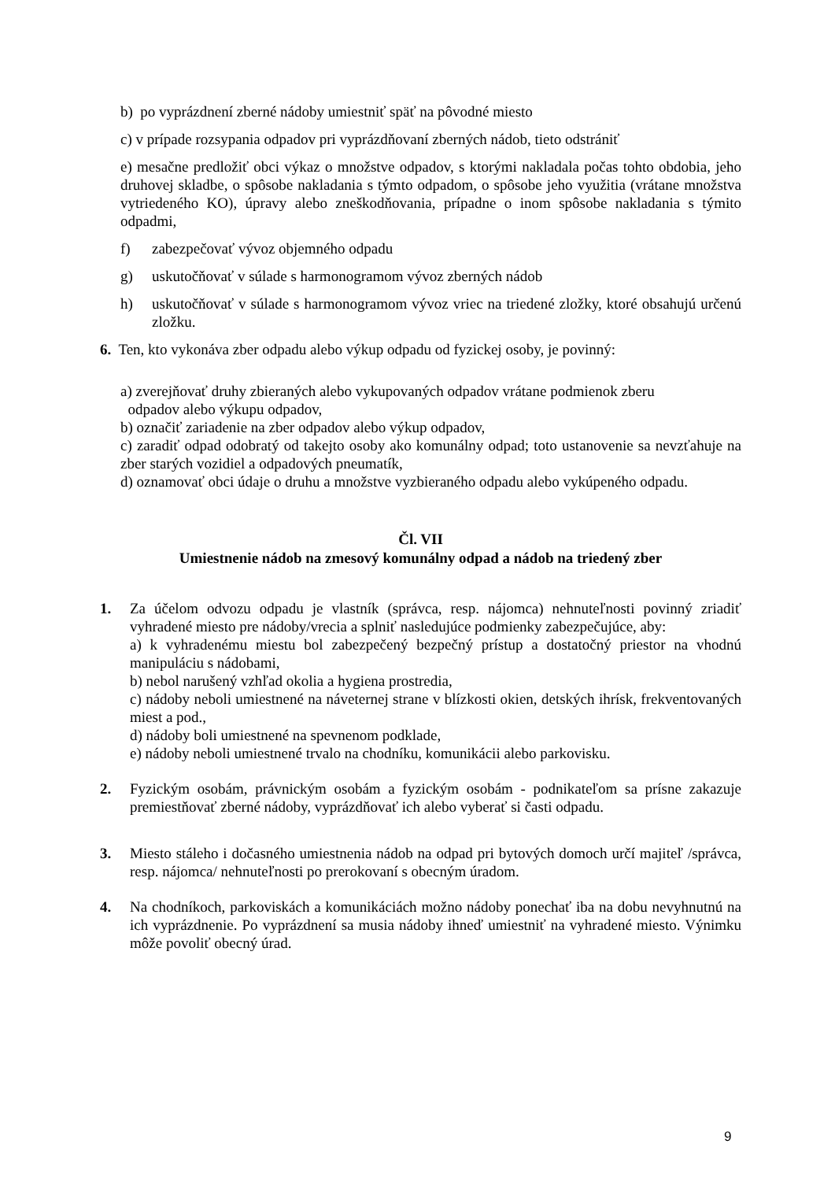b) po vyprázdnení zberné nádoby umiestniť späť na pôvodné miesto
c) v prípade rozsypania odpadov pri vyprázdňovaní zberných nádob, tieto odstrániť
e) mesačne predložiť obci výkaz o množstve odpadov, s ktorými nakladala počas tohto obdobia, jeho druhovej skladbe, o spôsobe nakladania s týmto odpadom, o spôsobe jeho využitia (vrátane množstva vytriedeného KO), úpravy alebo zneškodňovania, prípadne o inom spôsobe nakladania s týmito odpadmi,
f) zabezpečovať vývoz objemného odpadu
g) uskutočňovať v súlade s harmonogramom vývoz zberných nádob
h) uskutočňovať v súlade s harmonogramom vývoz vriec na triedené zložky, ktoré obsahujú určenú zložku.
6. Ten, kto vykonáva zber odpadu alebo výkup odpadu od fyzickej osoby, je povinný:
a) zverejňovať druhy zbieraných alebo vykupovaných odpadov vrátane podmienok zberu
odpadov alebo výkupu odpadov,
b) označiť zariadenie na zber odpadov alebo výkup odpadov,
c) zaradiť odpad odobratý od takejto osoby ako komunálny odpad; toto ustanovenie sa nevzťahuje na zber starých vozidiel a odpadových pneumatík,
d) oznamovať obci údaje o druhu a množstve vyzbieraného odpadu alebo vykúpeného odpadu.
Čl. VII
Umiestnenie nádob na zmesový komunálny odpad a nádob na triedený zber
1. Za účelom odvozu odpadu je vlastník (správca, resp. nájomca) nehnuteľnosti povinný zriadiť vyhradené miesto pre nádoby/vrecia a splniť nasledujúce podmienky zabezpečujúce, aby:
a) k vyhradenému miestu bol zabezpečený bezpečný prístup a dostatočný priestor na vhodnú manipuláciu s nádobami,
b) nebol narušený vzhľad okolia a hygiena prostredia,
c) nádoby neboli umiestnené na náveternej strane v blízkosti okien, detských ihrísk, frekventovaných miest a pod.,
d) nádoby boli umiestnené na spevnenom podklade,
e) nádoby neboli umiestnené trvalo na chodníku, komunikácii alebo parkovisku.
2. Fyzickým osobám, právnickým osobám a fyzickým osobám - podnikateľom sa prísne zakazuje premiestňovať zberné nádoby, vyprázdňovať ich alebo vyberať si časti odpadu.
3. Miesto stáleho i dočasného umiestnenia nádob na odpad pri bytových domoch určí majiteľ /správca, resp. nájomca/ nehnuteľnosti po prerokovaní s obecným úradom.
4. Na chodníkoch, parkoviskách a komunikáciách možno nádoby ponechať iba na dobu nevyhnutnú na ich vyprázdnenie. Po vyprázdnení sa musia nádoby ihneď umiestniť na vyhradené miesto. Výnimku môže povoliť obecný úrad.
9